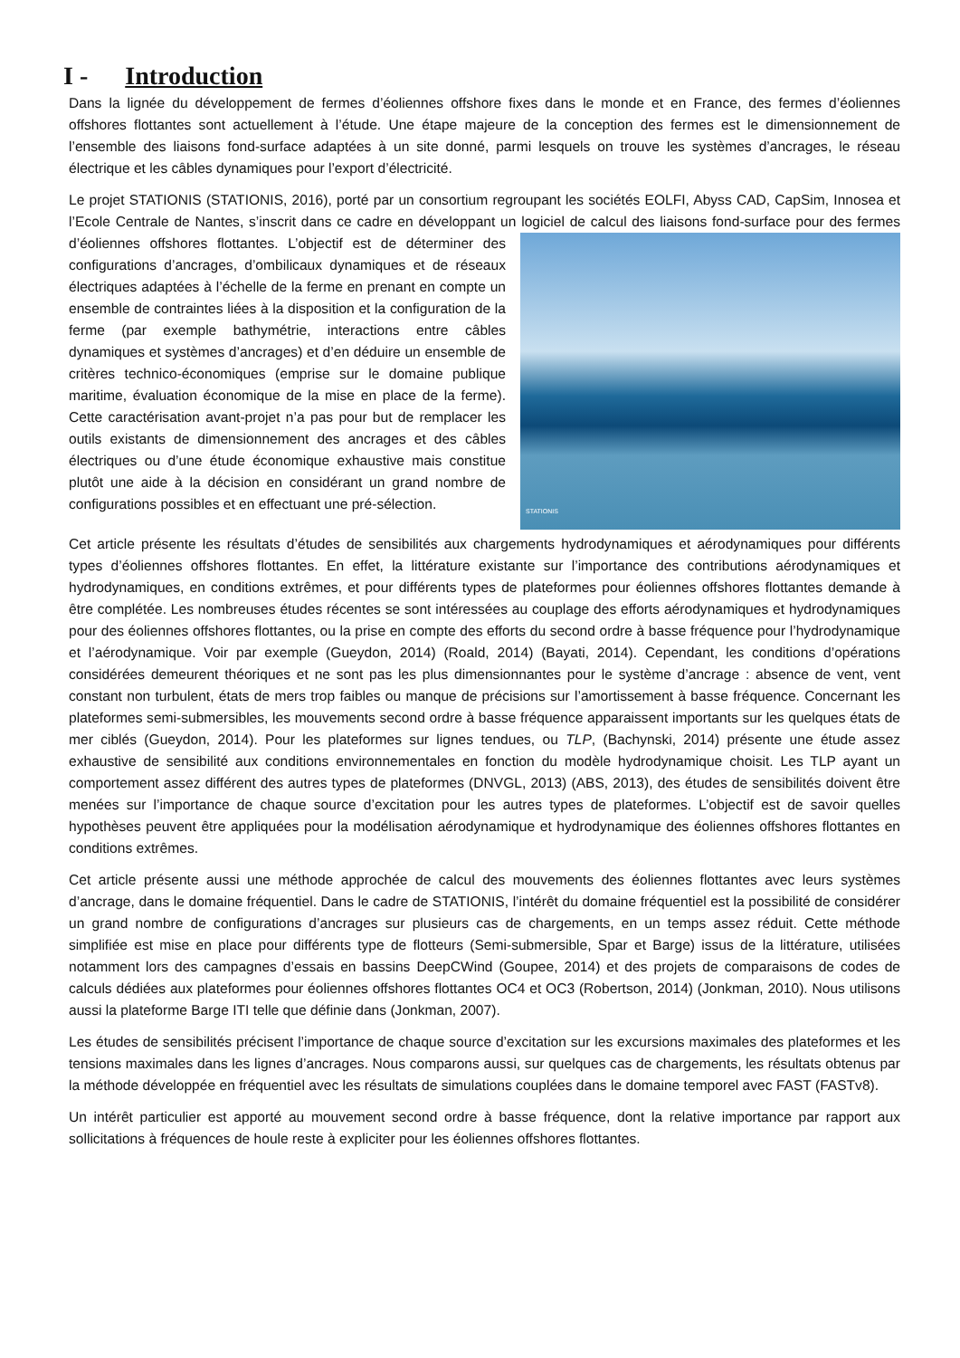I - Introduction
Dans la lignée du développement de fermes d’éoliennes offshore fixes dans le monde et en France, des fermes d’éoliennes offshores flottantes sont actuellement à l’étude. Une étape majeure de la conception des fermes est le dimensionnement de l’ensemble des liaisons fond-surface adaptées à un site donné, parmi lesquels on trouve les systèmes d’ancrages, le réseau électrique et les câbles dynamiques pour l’export d’électricité.
Le projet STATIONIS (STATIONIS, 2016), porté par un consortium regroupant les sociétés EOLFI, Abyss CAD, CapSim, Innosea et l’Ecole Centrale de Nantes, s’inscrit dans ce cadre en développant un logiciel de calcul des STATIONIS liaisons fond-surface pour des fermes d’éoliennes offshores flottantes. L’objectif est de déterminer des configurations d’ancrages, d’ombilicaux dynamiques et de réseaux électriques adaptées à l’échelle de la ferme en prenant en compte un ensemble de contraintes liées à la disposition et la configuration de la ferme (par exemple bathymétrie, interactions entre câbles dynamiques et systèmes d’ancrages) et d’en déduire un ensemble de critères technico-économiques (emprise sur le domaine publique maritime, évaluation économique de la mise en place de la ferme). Cette caractérisation avant-projet n’a pas pour but de remplacer les outils existants de dimensionnement des ancrages et des câbles électriques ou d’une étude économique exhaustive mais constitue plutôt une aide à la décision en considérant un grand nombre de configurations possibles et en effectuant une pré-sélection.
Cet article présente les résultats d’études de sensibilités aux chargements hydrodynamiques et aérodynamiques pour différents types d’éoliennes offshores flottantes. En effet, la littérature existante sur l’importance des contributions aérodynamiques et hydrodynamiques, en conditions extrêmes, et pour différents types de plateformes pour éoliennes offshores flottantes demande à être complétée. Les nombreuses études récentes se sont intéressées au couplage des efforts aérodynamiques et hydrodynamiques pour des éoliennes offshores flottantes, ou la prise en compte des efforts du second ordre à basse fréquence pour l’hydrodynamique et l’aérodynamique. Voir par exemple (Gueydon, 2014) (Roald, 2014) (Bayati, 2014). Cependant, les conditions d’opérations considérées demeurent théoriques et ne sont pas les plus dimensionnantes pour le système d’ancrage : absence de vent, vent constant non turbulent, états de mers trop faibles ou manque de précisions sur l’amortissement à basse fréquence. Concernant les plateformes semi-submersibles, les mouvements second ordre à basse fréquence apparaissent importants sur les quelques états de mer ciblés (Gueydon, 2014). Pour les plateformes sur lignes tendues, ou TLP, (Bachynski, 2014) présente une étude assez exhaustive de sensibilité aux conditions environnementales en fonction du modèle hydrodynamique choisit. Les TLP ayant un comportement assez différent des autres types de plateformes (DNVGL, 2013) (ABS, 2013), des études de sensibilités doivent être menées sur l’importance de chaque source d’excitation pour les autres types de plateformes. L’objectif est de savoir quelles hypothèses peuvent être appliquées pour la modélisation aérodynamique et hydrodynamique des éoliennes offshores flottantes en conditions extrêmes.
Cet article présente aussi une méthode approchée de calcul des mouvements des éoliennes flottantes avec leurs systèmes d’ancrage, dans le domaine fréquentiel. Dans le cadre de STATIONIS, l’intérêt du domaine fréquentiel est la possibilité de considérer un grand nombre de configurations d’ancrages sur plusieurs cas de chargements, en un temps assez réduit. Cette méthode simplifiée est mise en place pour différents type de flotteurs (Semi-submersible, Spar et Barge) issus de la littérature, utilisées notamment lors des campagnes d’essais en bassins DeepCWind (Goupee, 2014) et des projets de comparaisons de codes de calculs dédiées aux plateformes pour éoliennes offshores flottantes OC4 et OC3 (Robertson, 2014) (Jonkman, 2010). Nous utilisons aussi la plateforme Barge ITI telle que définie dans (Jonkman, 2007).
Les études de sensibilités précisent l’importance de chaque source d’excitation sur les excursions maximales des plateformes et les tensions maximales dans les lignes d’ancrages. Nous comparons aussi, sur quelques cas de chargements, les résultats obtenus par la méthode développée en fréquentiel avec les résultats de simulations couplées dans le domaine temporel avec FAST (FASTv8).
Un intérêt particulier est apporté au mouvement second ordre à basse fréquence, dont la relative importance par rapport aux sollicitations à fréquences de houle reste à expliciter pour les éoliennes offshores flottantes.